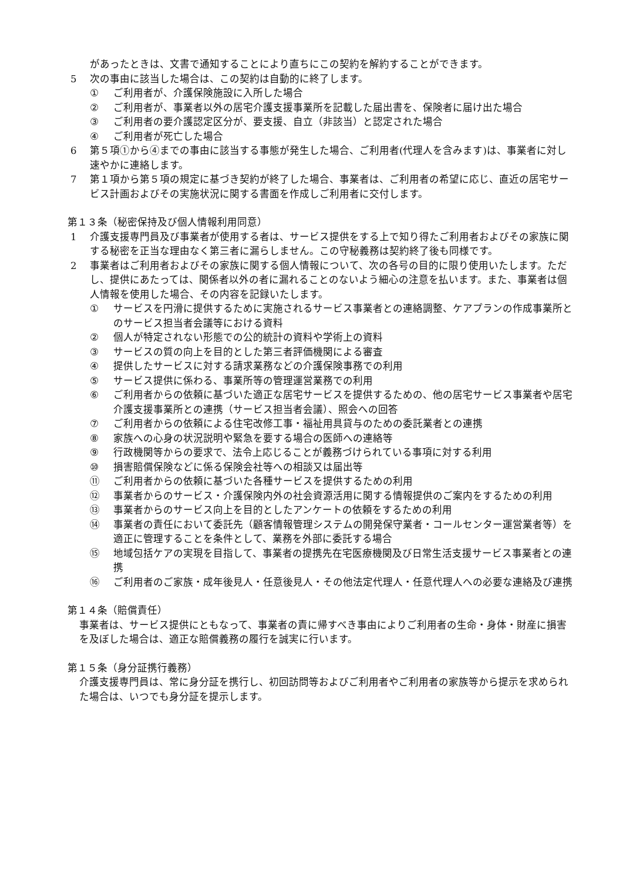があったときは、文書で通知することにより直ちにこの契約を解約することができます。
5 次の事由に該当した場合は、この契約は自動的に終了します。
① ご利用者が、介護保険施設に入所した場合
② ご利用者が、事業者以外の居宅介護支援事業所を記載した届出書を、保険者に届け出た場合
③ ご利用者の要介護認定区分が、要支援、自立（非該当）と認定された場合
④ ご利用者が死亡した場合
6 第５項①から④までの事由に該当する事態が発生した場合、ご利用者(代理人を含みます)は、事業者に対し速やかに連絡します。
7 第１項から第５項の規定に基づき契約が終了した場合、事業者は、ご利用者の希望に応じ、直近の居宅サービス計画およびその実施状況に関する書面を作成しご利用者に交付します。
第１３条（秘密保持及び個人情報利用同意）
1 介護支援専門員及び事業者が使用する者は、サービス提供をする上で知り得たご利用者およびその家族に関する秘密を正当な理由なく第三者に漏らしません。この守秘義務は契約終了後も同様です。
2 事業者はご利用者およびその家族に関する個人情報について、次の各号の目的に限り使用いたします。ただし、提供にあたっては、関係者以外の者に漏れることのないよう細心の注意を払います。また、事業者は個人情報を使用した場合、その内容を記録いたします。
① サービスを円滑に提供するために実施されるサービス事業者との連絡調整、ケアプランの作成事業所とのサービス担当者会議等における資料
② 個人が特定されない形態での公的統計の資料や学術上の資料
③ サービスの質の向上を目的とした第三者評価機関による審査
④ 提供したサービスに対する請求業務などの介護保険事務での利用
⑤ サービス提供に係わる、事業所等の管理運営業務での利用
⑥ ご利用者からの依頼に基づいた適正な居宅サービスを提供するための、他の居宅サービス事業者や居宅介護支援事業所との連携（サービス担当者会議）、照会への回答
⑦ ご利用者からの依頼による住宅改修工事・福祉用具貸与のための委託業者との連携
⑧ 家族への心身の状況説明や緊急を要する場合の医師への連絡等
⑨ 行政機関等からの要求で、法令上応じることが義務づけられている事項に対する利用
⑩ 損害賠償保険などに係る保険会社等への相談又は届出等
⑪ ご利用者からの依頼に基づいた各種サービスを提供するための利用
⑫ 事業者からのサービス・介護保険内外の社会資源活用に関する情報提供のご案内をするための利用
⑬ 事業者からのサービス向上を目的としたアンケートの依頼をするための利用
⑭ 事業者の責任において委託先（顧客情報管理システムの開発保守業者・コールセンター運営業者等）を適正に管理することを条件として、業務を外部に委託する場合
⑮ 地域包括ケアの実現を目指して、事業者の提携先在宅医療機関及び日常生活支援サービス事業者との連携
⑯ ご利用者のご家族・成年後見人・任意後見人・その他法定代理人・任意代理人への必要な連絡及び連携
第１４条（賠償責任）
事業者は、サービス提供にともなって、事業者の責に帰すべき事由によりご利用者の生命・身体・財産に損害を及ぼした場合は、適正な賠償義務の履行を誠実に行います。
第１５条（身分証携行義務）
介護支援専門員は、常に身分証を携行し、初回訪問等およびご利用者やご利用者の家族等から提示を求められた場合は、いつでも身分証を提示します。